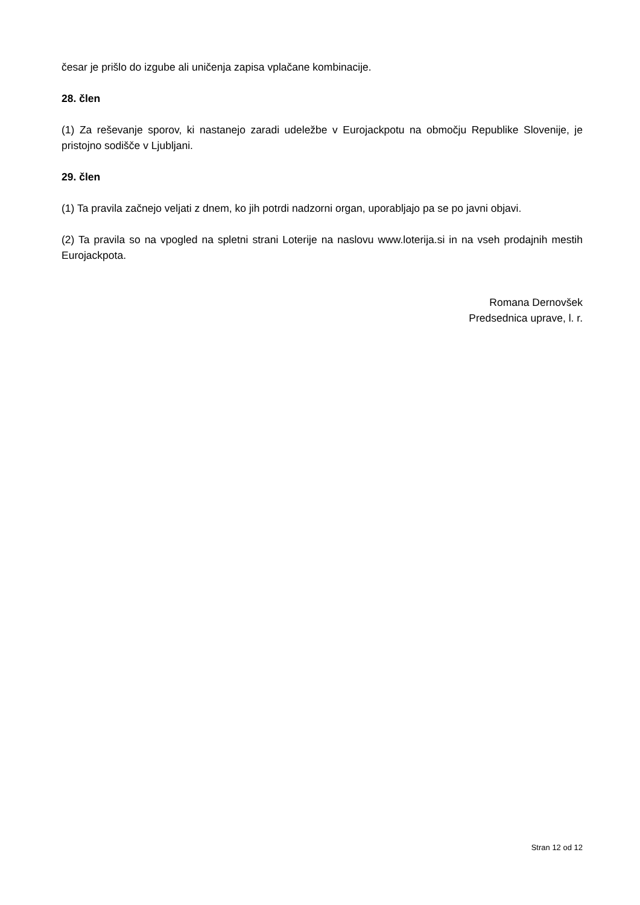česar je prišlo do izgube ali uničenja zapisa vplačane kombinacije.
28. člen
(1) Za reševanje sporov, ki nastanejo zaradi udeležbe v Eurojackpotu na območju Republike Slovenije, je pristojno sodišče v Ljubljani.
29. člen
(1) Ta pravila začnejo veljati z dnem, ko jih potrdi nadzorni organ, uporabljajo pa se po javni objavi.
(2) Ta pravila so na vpogled na spletni strani Loterije na naslovu www.loterija.si in na vseh prodajnih mestih Eurojackpota.
Romana Dernovšek
Predsednica uprave, l. r.
Stran 12 od 12